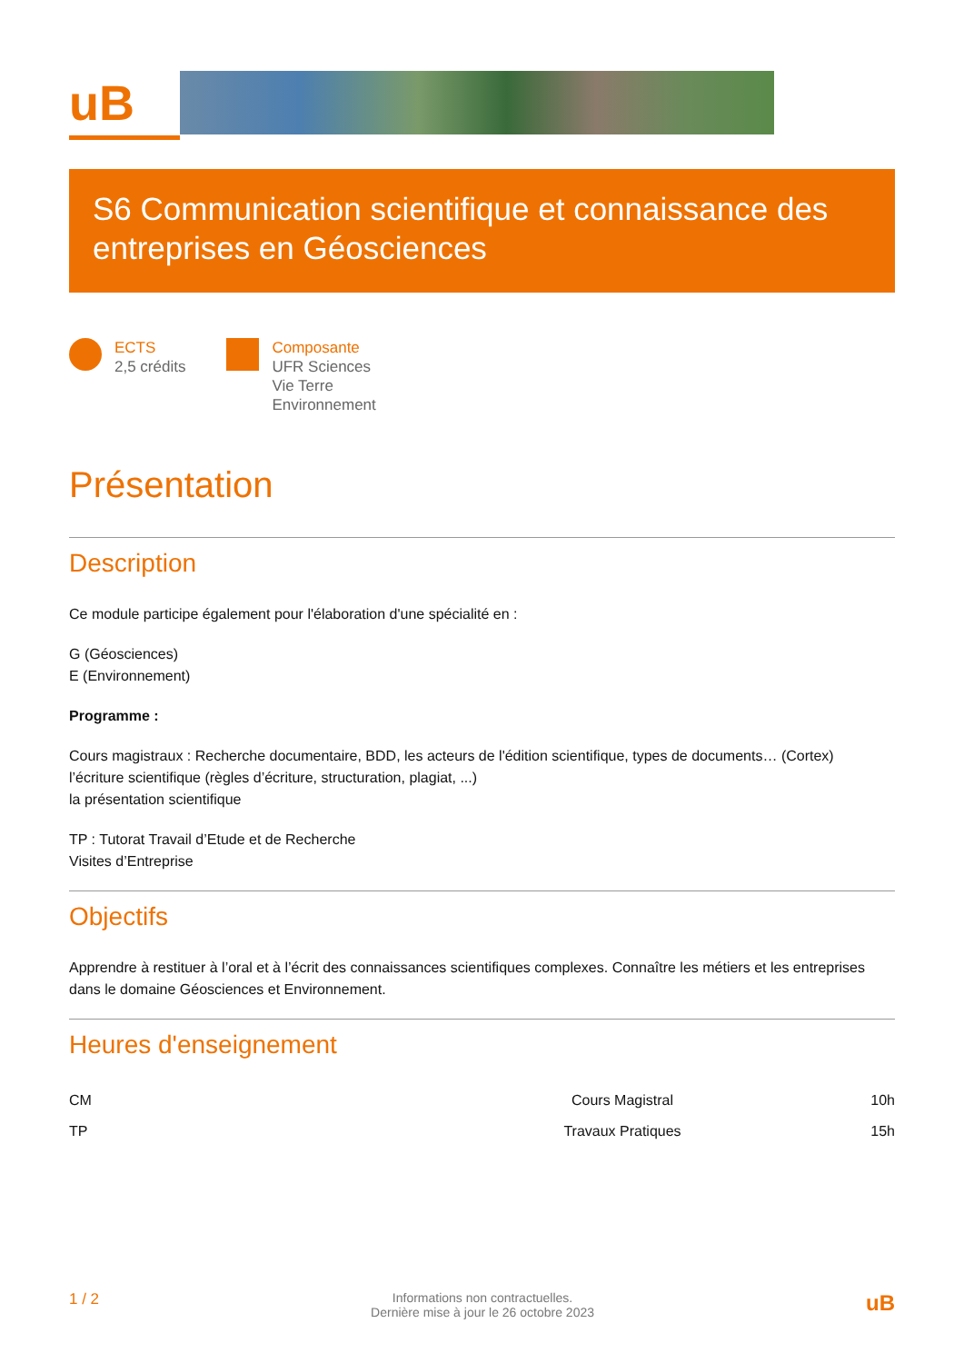uB
S6 Communication scientifique et connaissance des entreprises en Géosciences
ECTS
2,5 crédits
Composante
UFR Sciences
Vie Terre
Environnement
Présentation
Description
Ce module participe également pour l'élaboration d'une spécialité en :
G (Géosciences)
E (Environnement)
Programme :
Cours magistraux : Recherche documentaire, BDD, les acteurs de l'édition scientifique, types de documents… (Cortex)
l’écriture scientifique (règles d’écriture, structuration, plagiat, ...)
la présentation scientifique
TP : Tutorat Travail d’Etude et de Recherche
Visites d’Entreprise
Objectifs
Apprendre à restituer à l’oral et à l’écrit des connaissances scientifiques complexes. Connaître les métiers et les entreprises dans le domaine Géosciences et Environnement.
Heures d'enseignement
| CM | Cours Magistral | 10h |
| TP | Travaux Pratiques | 15h |
1 / 2 Informations non contractuelles.
Dernière mise à jour le 26 octobre 2023 uB